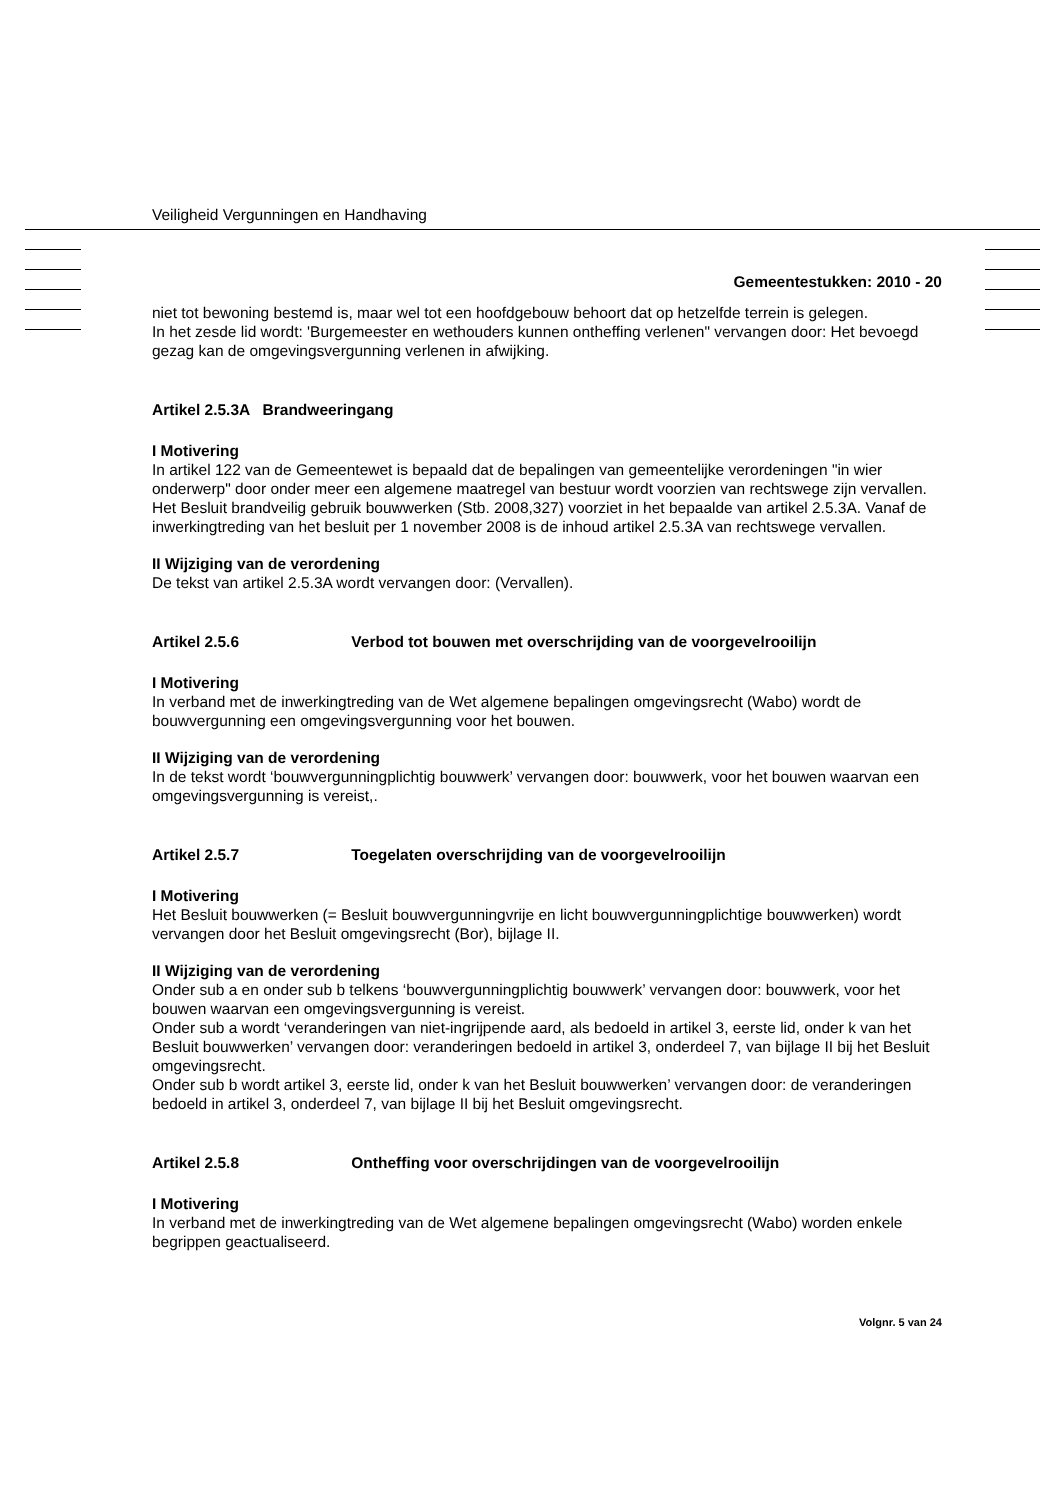Veiligheid Vergunningen en Handhaving
Gemeentestukken: 2010 - 20
niet tot bewoning bestemd is, maar wel tot een hoofdgebouw behoort dat op hetzelfde terrein is gelegen.
In het zesde lid wordt: 'Burgemeester en wethouders kunnen ontheffing verlenen" vervangen door: Het bevoegd gezag kan de omgevingsvergunning verlenen in afwijking.
Artikel 2.5.3A Brandweeringang
I Motivering
In artikel 122 van de Gemeentewet is bepaald dat de bepalingen van gemeentelijke verordeningen "in wier onderwerp" door onder meer een algemene maatregel van bestuur wordt voorzien van rechtswege zijn vervallen. Het Besluit brandveilig gebruik bouwwerken (Stb. 2008,327) voorziet in het bepaalde van artikel 2.5.3A. Vanaf de inwerkingtreding van het besluit per 1 november 2008 is de inhoud artikel 2.5.3A van rechtswege vervallen.
II Wijziging van de verordening
De tekst van artikel 2.5.3A wordt vervangen door: (Vervallen).
Artikel 2.5.6 Verbod tot bouwen met overschrijding van de voorgevelrooilijn
I Motivering
In verband met de inwerkingtreding van de Wet algemene bepalingen omgevingsrecht (Wabo) wordt de bouwvergunning een omgevingsvergunning voor het bouwen.
II Wijziging van de verordening
In de tekst wordt ‘bouwvergunningplichtig bouwwerk’ vervangen door: bouwwerk, voor het bouwen waarvan een omgevingsvergunning is vereist,.
Artikel 2.5.7 Toegelaten overschrijding van de voorgevelrooilijn
I Motivering
Het Besluit bouwwerken (= Besluit bouwvergunningvrije en licht bouwvergunningplichtige bouwwerken) wordt vervangen door het Besluit omgevingsrecht (Bor), bijlage II.
II Wijziging van de verordening
Onder sub a en onder sub b telkens ‘bouwvergunningplichtig bouwwerk’ vervangen door: bouwwerk, voor het bouwen waarvan een omgevingsvergunning is vereist.
Onder sub a wordt ‘veranderingen van niet-ingrijpende aard, als bedoeld in artikel 3, eerste lid, onder k van het Besluit bouwwerken’ vervangen door: veranderingen bedoeld in artikel 3, onderdeel 7, van bijlage II bij het Besluit omgevingsrecht.
Onder sub b wordt artikel 3, eerste lid, onder k van het Besluit bouwwerken’ vervangen door: de veranderingen bedoeld in artikel 3, onderdeel 7, van bijlage II bij het Besluit omgevingsrecht.
Artikel 2.5.8 Ontheffing voor overschrijdingen van de voorgevelrooilijn
I Motivering
In verband met de inwerkingtreding van de Wet algemene bepalingen omgevingsrecht (Wabo) worden enkele begrippen geactualiseerd.
Volgnr. 5 van 24